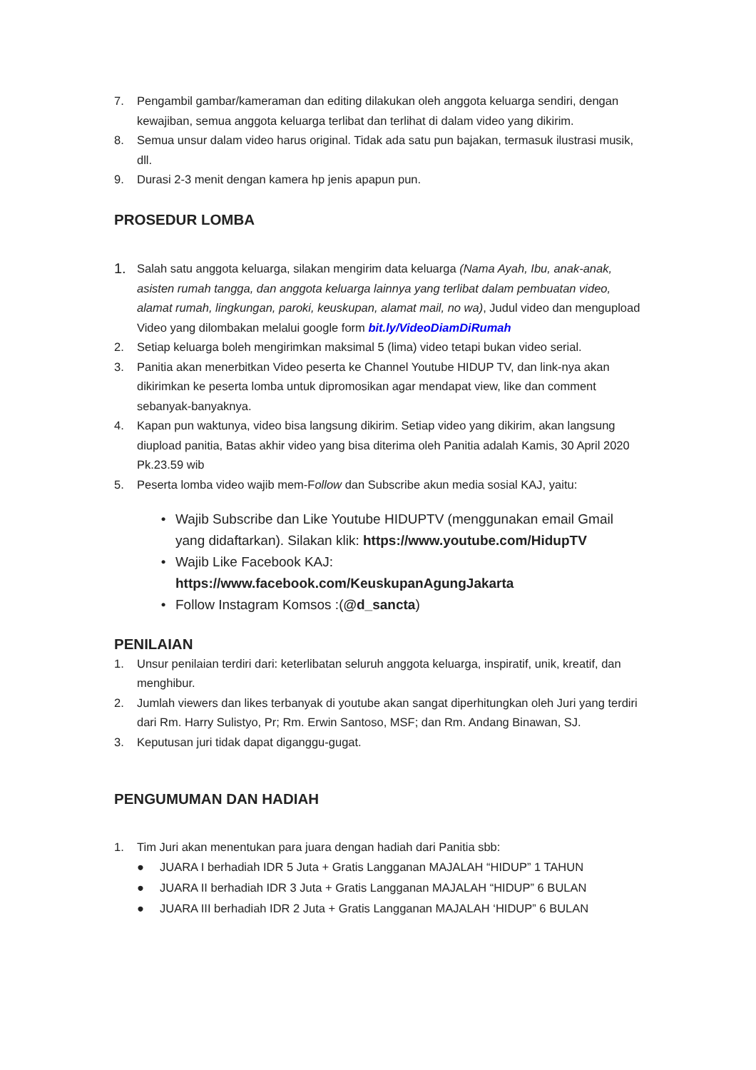7. Pengambil gambar/kameraman dan editing dilakukan oleh anggota keluarga sendiri, dengan kewajiban, semua anggota keluarga terlibat dan terlihat di dalam video yang dikirim.
8. Semua unsur dalam video harus original. Tidak ada satu pun bajakan, termasuk ilustrasi musik, dll.
9. Durasi 2-3 menit dengan kamera hp jenis apapun pun.
PROSEDUR LOMBA
1. Salah satu anggota keluarga, silakan mengirim data keluarga (Nama Ayah, Ibu, anak-anak, asisten rumah tangga, dan anggota keluarga lainnya yang terlibat dalam pembuatan video, alamat rumah, lingkungan, paroki, keuskupan, alamat mail, no wa), Judul video dan mengupload Video yang dilombakan melalui google form bit.ly/VideoDiamDiRumah
2. Setiap keluarga boleh mengirimkan maksimal 5 (lima) video tetapi bukan video serial.
3. Panitia akan menerbitkan Video peserta ke Channel Youtube HIDUP TV, dan link-nya akan dikirimkan ke peserta lomba untuk dipromosikan agar mendapat view, like dan comment sebanyak-banyaknya.
4. Kapan pun waktunya, video bisa langsung dikirim. Setiap video yang dikirim, akan langsung diupload panitia, Batas akhir video yang bisa diterima oleh Panitia adalah Kamis, 30 April 2020 Pk.23.59 wib
5. Peserta lomba video wajib mem-Follow dan Subscribe akun media sosial KAJ, yaitu:
• Wajib Subscribe dan Like Youtube HIDUPTV (menggunakan email Gmail yang didaftarkan). Silakan klik: https://www.youtube.com/HidupTV
• Wajib Like Facebook KAJ: https://www.facebook.com/KeuskupanAgungJakarta
• Follow Instagram Komsos :(@d_sancta)
PENILAIAN
1. Unsur penilaian terdiri dari: keterlibatan seluruh anggota keluarga, inspiratif, unik, kreatif, dan menghibur.
2. Jumlah viewers dan likes terbanyak di youtube akan sangat diperhitungkan oleh Juri yang terdiri dari Rm. Harry Sulistyo, Pr; Rm. Erwin Santoso, MSF; dan Rm. Andang Binawan, SJ.
3. Keputusan juri tidak dapat diganggu-gugat.
PENGUMUMAN DAN HADIAH
1. Tim Juri akan menentukan para juara dengan hadiah dari Panitia sbb:
● JUARA I berhadiah IDR 5 Juta + Gratis Langganan MAJALAH “HIDUP” 1 TAHUN
● JUARA II berhadiah IDR 3 Juta + Gratis Langganan MAJALAH “HIDUP” 6 BULAN
● JUARA III berhadiah IDR 2 Juta + Gratis Langganan MAJALAH ‘HIDUP” 6 BULAN